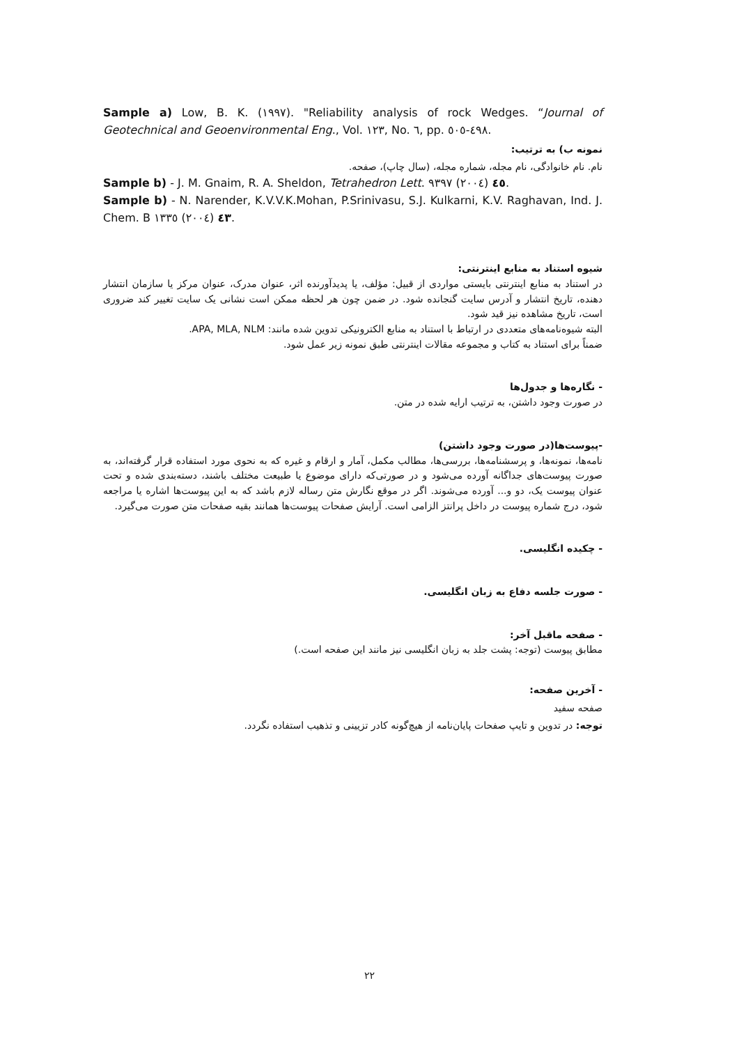Sample a) Low, B. K. (١٩٩٧). "Reliability analysis of rock Wedges. “Journal of Geotechnical and Geoenvironmental Eng., Vol. ١٢٣, No. ٦, pp. ٤٩٨-٥٠٥.
نمونه ب) به ترتیب:
نام. نام خانوادگی، نام مجله، شماره مجله، (سال چاپ)، صفحه.
Sample b) - J. M. Gnaim, R. A. Sheldon, Tetrahedron Lett. ٤٥ (٢٠٠٤) ٩٣٩٧.
Sample b) - N. Narender, K.V.V.K.Mohan, P.Srinivasu, S.J. Kulkarni, K.V. Raghavan, Ind. J. Chem. B ٤٣ (٢٠٠٤) ١٣٣٥.
شیوه استناد به منابع اینترنتی:
در استناد به منابع اینترنتی بایستی مواردی از قبیل: مؤلف، یا پدیدآورنده اثر، عنوان مدرک، عنوان مرکز یا سازمان انتشار دهنده، تاریخ انتشار و آدرس سایت گنجانده شود. در ضمن چون هر لحظه ممکن است نشانی یک سایت تغییر کند ضروری است، تاریخ مشاهده نیز قید شود.
البته شیوه‌نامه‌های متعددی در ارتباط با استناد به منابع الکترونیکی تدوین شده مانند: APA, MLA, NLM.
ضمناً برای استناد به کتاب و مجموعه مقالات اینترنتی طبق نمونه زیر عمل شود.
- نگاره‌ها و جدول‌ها
در صورت وجود داشتن، به ترتیب ارایه شده در متن.
-پیوست‌ها(در صورت وجود داشتن)
نامه‌ها، نمونه‌ها، و پرسشنامه‌ها، بررسی‌ها، مطالب مکمل، آمار و ارقام و غیره که به نحوی مورد استفاده قرار گرفته‌اند، به صورت پیوست‌های جداگانه آورده می‌شود و در صورتی‌که دارای موضوع یا طبیعت مختلف باشند، دسته‌بندی شده و تحت عنوان پیوست یک، دو و... آورده می‌شوند. اگر در موقع نگارش متن رساله لازم باشد که به این پیوست‌ها اشاره یا مراجعه شود، درج شماره پیوست در داخل پرانتز الزامی است. آرایش صفحات پیوست‌ها همانند بقیه صفحات متن صورت می‌گیرد.
- چکیده انگلیسی.
- صورت جلسه دفاع به زبان انگلیسی.
- صفحه ماقبل آخر:
مطابق پیوست (توجه: پشت جلد به زبان انگلیسی نیز مانند این صفحه است.)
- آخرین صفحه:
صفحه سفید
توجه: در تدوین و تایپ صفحات پایان‌نامه از هیچ‌گونه کادر تزیینی و تذهیب استفاده نگردد.
٢٢